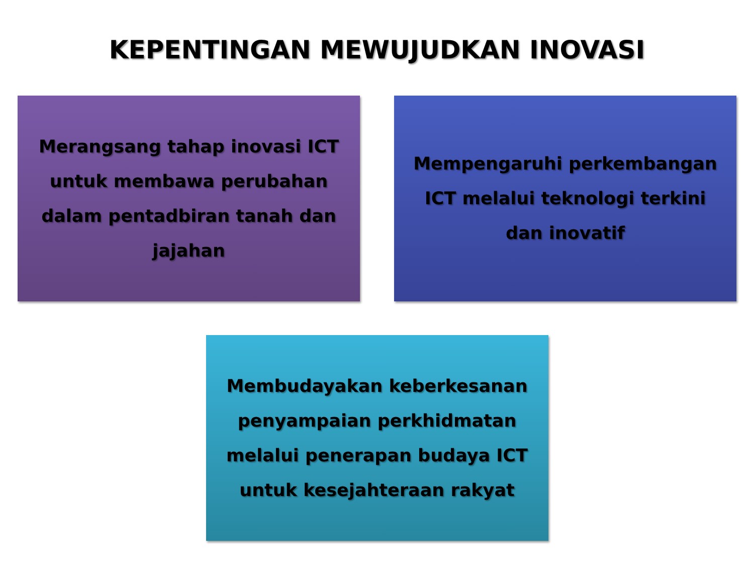KEPENTINGAN MEWUJUDKAN INOVASI
Merangsang tahap inovasi ICT untuk membawa perubahan dalam pentadbiran tanah dan jajahan
Mempengaruhi perkembangan ICT melalui teknologi terkini dan inovatif
Membudayakan keberkesanan penyampaian perkhidmatan melalui penerapan budaya ICT untuk kesejahteraan rakyat